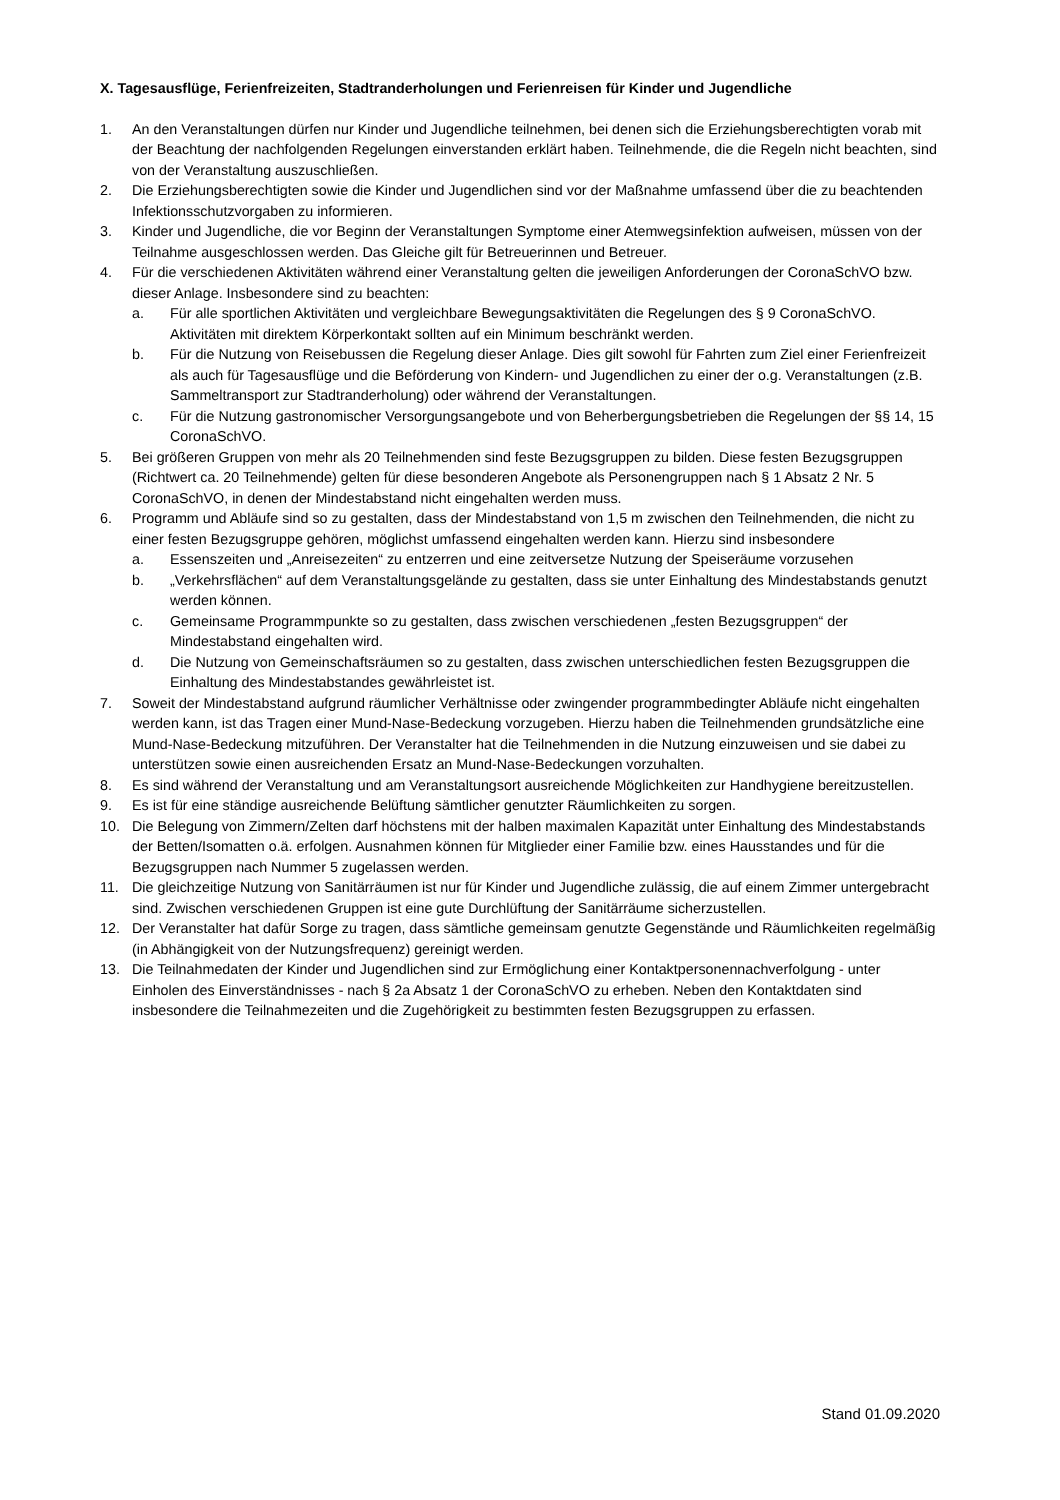X. Tagesausflüge, Ferienfreizeiten, Stadtranderholungen und Ferienreisen für Kinder und Jugendliche
1. An den Veranstaltungen dürfen nur Kinder und Jugendliche teilnehmen, bei denen sich die Erziehungsberechtigten vorab mit der Beachtung der nachfolgenden Regelungen einverstanden erklärt haben. Teilnehmende, die die Regeln nicht beachten, sind von der Veranstaltung auszuschließen.
2. Die Erziehungsberechtigten sowie die Kinder und Jugendlichen sind vor der Maßnahme umfassend über die zu beachtenden Infektionsschutzvorgaben zu informieren.
3. Kinder und Jugendliche, die vor Beginn der Veranstaltungen Symptome einer Atemwegsinfektion aufweisen, müssen von der Teilnahme ausgeschlossen werden. Das Gleiche gilt für Betreuerinnen und Betreuer.
4. Für die verschiedenen Aktivitäten während einer Veranstaltung gelten die jeweiligen Anforderungen der CoronaSchVO bzw. dieser Anlage. Insbesondere sind zu beachten:
a. Für alle sportlichen Aktivitäten und vergleichbare Bewegungsaktivitäten die Regelungen des § 9 CoronaSchVO. Aktivitäten mit direktem Körperkontakt sollten auf ein Minimum beschränkt werden.
b. Für die Nutzung von Reisebussen die Regelung dieser Anlage. Dies gilt sowohl für Fahrten zum Ziel einer Ferienfreizeit als auch für Tagesausflüge und die Beförderung von Kindern- und Jugendlichen zu einer der o.g. Veranstaltungen (z.B. Sammeltransport zur Stadtranderholung) oder während der Veranstaltungen.
c. Für die Nutzung gastronomischer Versorgungsangebote und von Beherbergungsbetrieben die Regelungen der §§ 14, 15 CoronaSchVO.
5. Bei größeren Gruppen von mehr als 20 Teilnehmenden sind feste Bezugsgruppen zu bilden. Diese festen Bezugsgruppen (Richtwert ca. 20 Teilnehmende) gelten für diese besonderen Angebote als Personengruppen nach § 1 Absatz 2 Nr. 5 CoronaSchVO, in denen der Mindestabstand nicht eingehalten werden muss.
6. Programm und Abläufe sind so zu gestalten, dass der Mindestabstand von 1,5 m zwischen den Teilnehmenden, die nicht zu einer festen Bezugsgruppe gehören, möglichst umfassend eingehalten werden kann. Hierzu sind insbesondere
a. Essenszeiten und „Anreisezeiten“ zu entzerren und eine zeitversetze Nutzung der Speiseräume vorzusehen
b. „Verkehrsflächen“ auf dem Veranstaltungsgelände zu gestalten, dass sie unter Einhaltung des Mindestabstands genutzt werden können.
c. Gemeinsame Programmpunkte so zu gestalten, dass zwischen verschiedenen „festen Bezugsgruppen“ der Mindestabstand eingehalten wird.
d. Die Nutzung von Gemeinschaftsräumen so zu gestalten, dass zwischen unterschiedlichen festen Bezugsgruppen die Einhaltung des Mindestabstandes gewährleistet ist.
7. Soweit der Mindestabstand aufgrund räumlicher Verhältnisse oder zwingender programmbedingter Abläufe nicht eingehalten werden kann, ist das Tragen einer Mund-Nase-Bedeckung vorzugeben. Hierzu haben die Teilnehmenden grundsätzliche eine Mund-Nase-Bedeckung mitzuführen. Der Veranstalter hat die Teilnehmenden in die Nutzung einzuweisen und sie dabei zu unterstützen sowie einen ausreichenden Ersatz an Mund-Nase-Bedeckungen vorzuhalten.
8. Es sind während der Veranstaltung und am Veranstaltungsort ausreichende Möglichkeiten zur Handhygiene bereitzustellen.
9. Es ist für eine ständige ausreichende Belüftung sämtlicher genutzter Räumlichkeiten zu sorgen.
10. Die Belegung von Zimmern/Zelten darf höchstens mit der halben maximalen Kapazität unter Einhaltung des Mindestabstands der Betten/Isomatten o.ä. erfolgen. Ausnahmen können für Mitglieder einer Familie bzw. eines Hausstandes und für die Bezugsgruppen nach Nummer 5 zugelassen werden.
11. Die gleichzeitige Nutzung von Sanitärräumen ist nur für Kinder und Jugendliche zulässig, die auf einem Zimmer untergebracht sind. Zwischen verschiedenen Gruppen ist eine gute Durchlüftung der Sanitärräume sicherzustellen.
12. Der Veranstalter hat dafür Sorge zu tragen, dass sämtliche gemeinsam genutzte Gegenstände und Räumlichkeiten regelmäßig (in Abhängigkeit von der Nutzungsfrequenz) gereinigt werden.
13. Die Teilnahmedaten der Kinder und Jugendlichen sind zur Ermöglichung einer Kontaktpersonennachverfolgung - unter Einholen des Einverständnisses - nach § 2a Absatz 1 der CoronaSchVO zu erheben. Neben den Kontaktdaten sind insbesondere die Teilnahmezeiten und die Zugehörigkeit zu bestimmten festen Bezugsgruppen zu erfassen.
Stand 01.09.2020